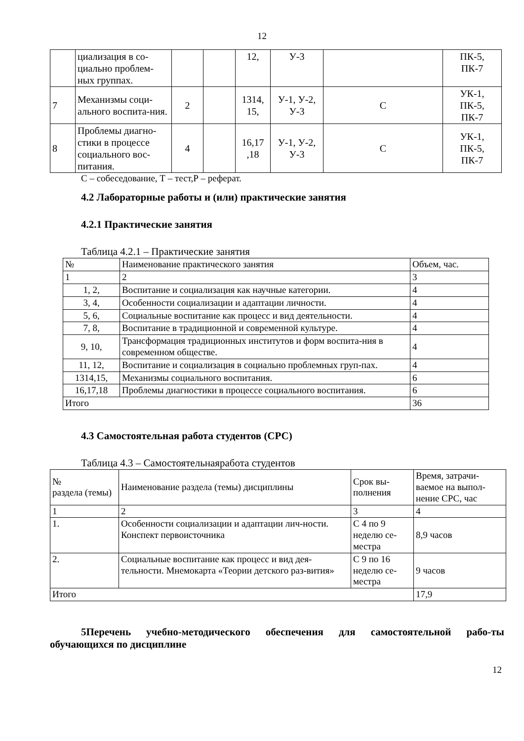12
| | циализация в со-циально проблем-ных группах. | | | 12, | У-3 | | ПК-5, ПК-7 |
| 7 | Механизмы соци-ального воспита-ния. | 2 | | 1314, 15, | У-1, У-2, У-3 | С | УК-1, ПК-5, ПК-7 |
| 8 | Проблемы диагно-стики в процессе социального вос-питания. | 4 | | 16,17 ,18 | У-1, У-2, У-3 | С | УК-1, ПК-5, ПК-7 |
С – собеседование, Т – тест,Р – реферат.
4.2 Лабораторные работы и (или) практические занятия
4.2.1 Практические занятия
Таблица 4.2.1 – Практические занятия
| № | Наименование практического занятия | Объем, час. |
| --- | --- | --- |
| 1 | 2 | 3 |
| 1, 2, | Воспитание и социализация как научные категории. | 4 |
| 3, 4, | Особенности социализации и адаптации личности. | 4 |
| 5, 6, | Социальные воспитание как процесс и вид деятельности. | 4 |
| 7, 8, | Воспитание в традиционной и современной культуре. | 4 |
| 9, 10, | Трансформация традиционных институтов и форм воспита-ния в современном обществе. | 4 |
| 11, 12, | Воспитание и социализация в социально проблемных груп-пах. | 4 |
| 1314,15, | Механизмы социального воспитания. | 6 |
| 16,17,18 | Проблемы диагностики в процессе социального воспитания. | 6 |
| Итого | | 36 |
4.3 Самостоятельная работа студентов (СРС)
Таблица 4.3 – Самостоятельнаяработа студентов
| № раздела (темы) | Наименование раздела (темы) дисциплины | Срок вы- полнения | Время, затрачи-ваемое на выпол-нение СРС, час |
| --- | --- | --- | --- |
| 1 | 2 | 3 | 4 |
| 1. | Особенности социализации и адаптации лич-ности. Конспект первоисточника | С 4 по 9 неделю се-местра | 8,9 часов |
| 2. | Социальные воспитание как процесс и вид дея-тельности. Мнемокарта «Теории детского раз-вития» | С 9 по 16 неделю се-местра | 9 часов |
| Итого | | | 17,9 |
5Перечень учебно-методического обеспечения для самостоятельной рабо-ты обучающихся по дисциплине
12